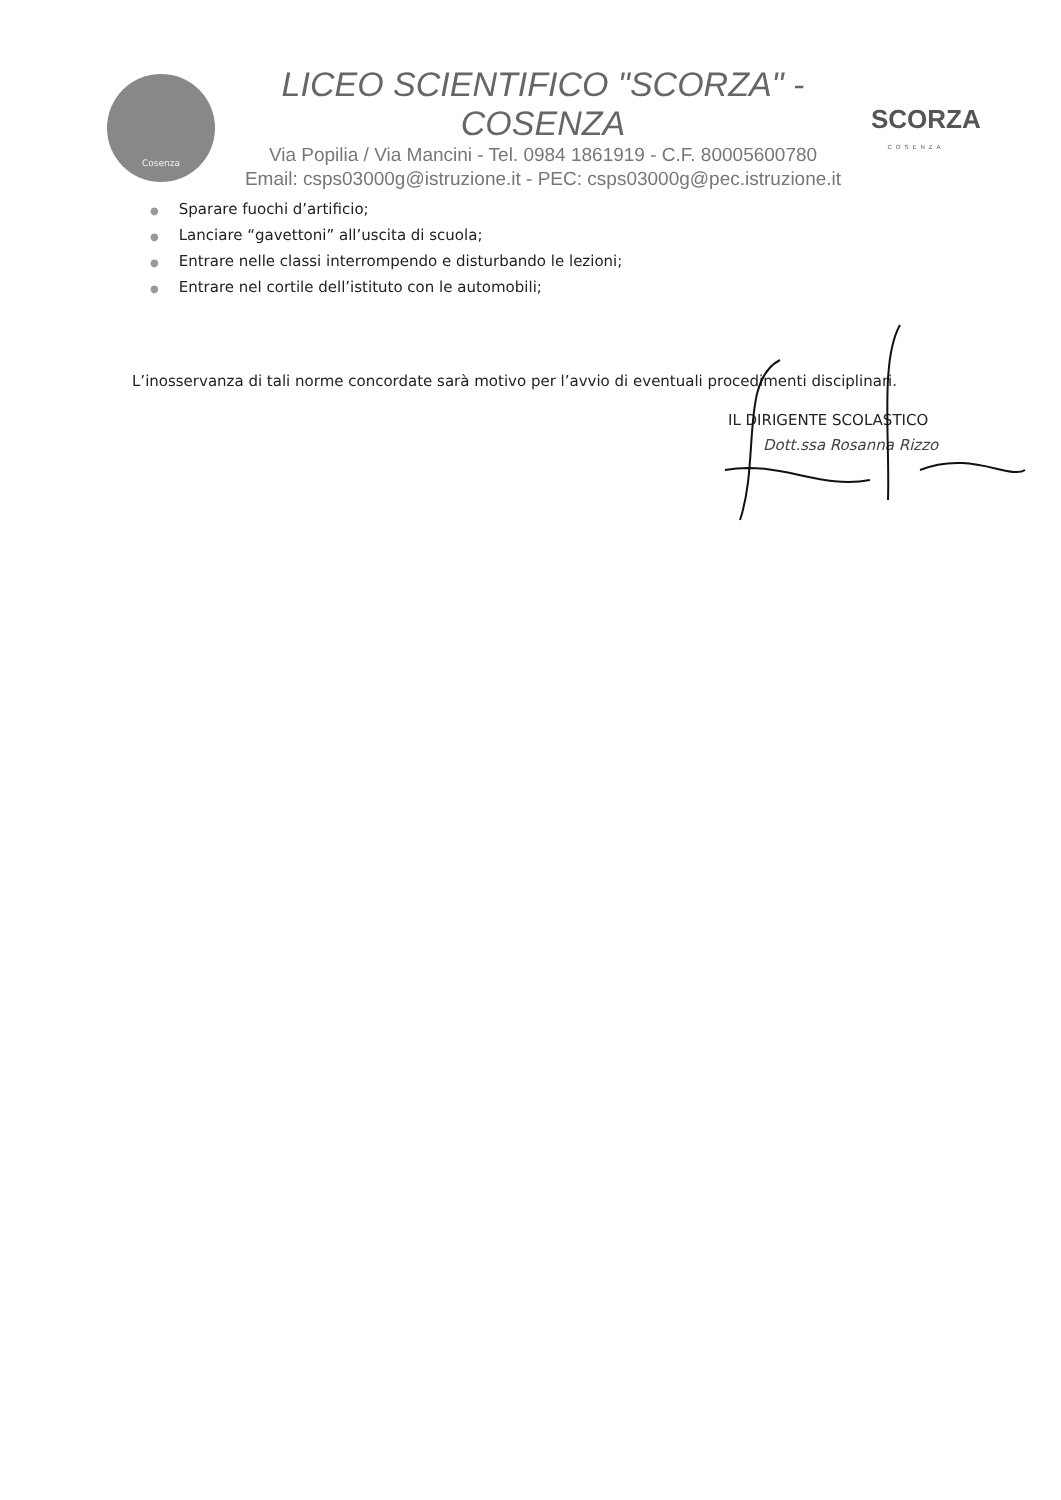Cosenza
LICEO SCIENTIFICO "SCORZA" - COSENZA
Via Popilia / Via Mancini - Tel. 0984 1861919 - C.F. 80005600780
Email: csps03000g@istruzione.it - PEC: csps03000g@pec.istruzione.it
SCORZA
COSENZA
● Sparare fuochi d’artificio;
● Lanciare “gavettoni” all’uscita di scuola;
● Entrare nelle classi interrompendo e disturbando le lezioni;
● Entrare nel cortile dell’istituto con le automobili;
L’inosservanza di tali norme concordate sarà motivo per l’avvio di eventuali procedimenti disciplinari.
IL DIRIGENTE SCOLASTICO
Dott.ssa Rosanna Rizzo